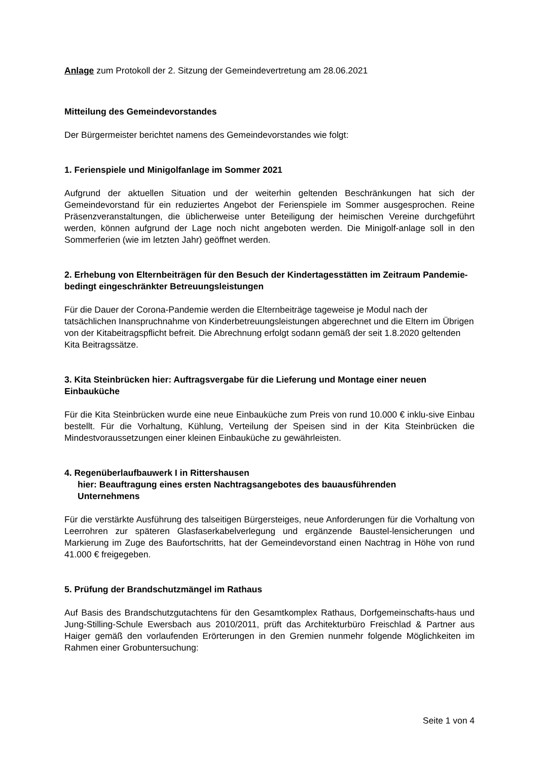Anlage zum Protokoll der 2. Sitzung der Gemeindevertretung am 28.06.2021
Mitteilung des Gemeindevorstandes
Der Bürgermeister berichtet namens des Gemeindevorstandes wie folgt:
1. Ferienspiele und Minigolfanlage im Sommer 2021
Aufgrund der aktuellen Situation und der weiterhin geltenden Beschränkungen hat sich der Gemeindevorstand für ein reduziertes Angebot der Ferienspiele im Sommer ausgesprochen. Reine Präsenzveranstaltungen, die üblicherweise unter Beteiligung der heimischen Vereine durchgeführt werden, können aufgrund der Lage noch nicht angeboten werden. Die Minigolf-anlage soll in den Sommerferien (wie im letzten Jahr) geöffnet werden.
2. Erhebung von Elternbeiträgen für den Besuch der Kindertagesstätten im Zeitraum Pandemie- bedingt eingeschränkter Betreuungsleistungen
Für die Dauer der Corona-Pandemie werden die Elternbeiträge tageweise je Modul nach der tatsächlichen Inanspruchnahme von Kinderbetreuungsleistungen abgerechnet und die Eltern im Übrigen von der Kitabeitragspflicht befreit. Die Abrechnung erfolgt sodann gemäß der seit 1.8.2020 geltenden Kita Beitragssätze.
3. Kita Steinbrücken hier: Auftragsvergabe für die Lieferung und Montage einer neuen Einbauküche
Für die Kita Steinbrücken wurde eine neue Einbauküche zum Preis von rund 10.000 € inklu-sive Einbau bestellt. Für die Vorhaltung, Kühlung, Verteilung der Speisen sind in der Kita Steinbrücken die Mindestvoraussetzungen einer kleinen Einbauküche zu gewährleisten.
4. Regenüberlaufbauwerk I in Rittershausen
hier: Beauftragung eines ersten Nachtragsangebotes des bauausführenden
Unternehmens
Für die verstärkte Ausführung des talseitigen Bürgersteiges, neue Anforderungen für die Vorhaltung von Leerrohren zur späteren Glasfaserkabelverlegung und ergänzende Baustel-lensicherungen und Markierung im Zuge des Baufortschritts, hat der Gemeindevorstand einen Nachtrag in Höhe von rund 41.000 € freigegeben.
5. Prüfung der Brandschutzmängel im Rathaus
Auf Basis des Brandschutzgutachtens für den Gesamtkomplex Rathaus, Dorfgemeinschafts-haus und Jung-Stilling-Schule Ewersbach aus 2010/2011, prüft das Architekturbüro Freischlad & Partner aus Haiger gemäß den vorlaufenden Erörterungen in den Gremien nunmehr folgende Möglichkeiten im Rahmen einer Grobuntersuchung:
Seite 1 von 4